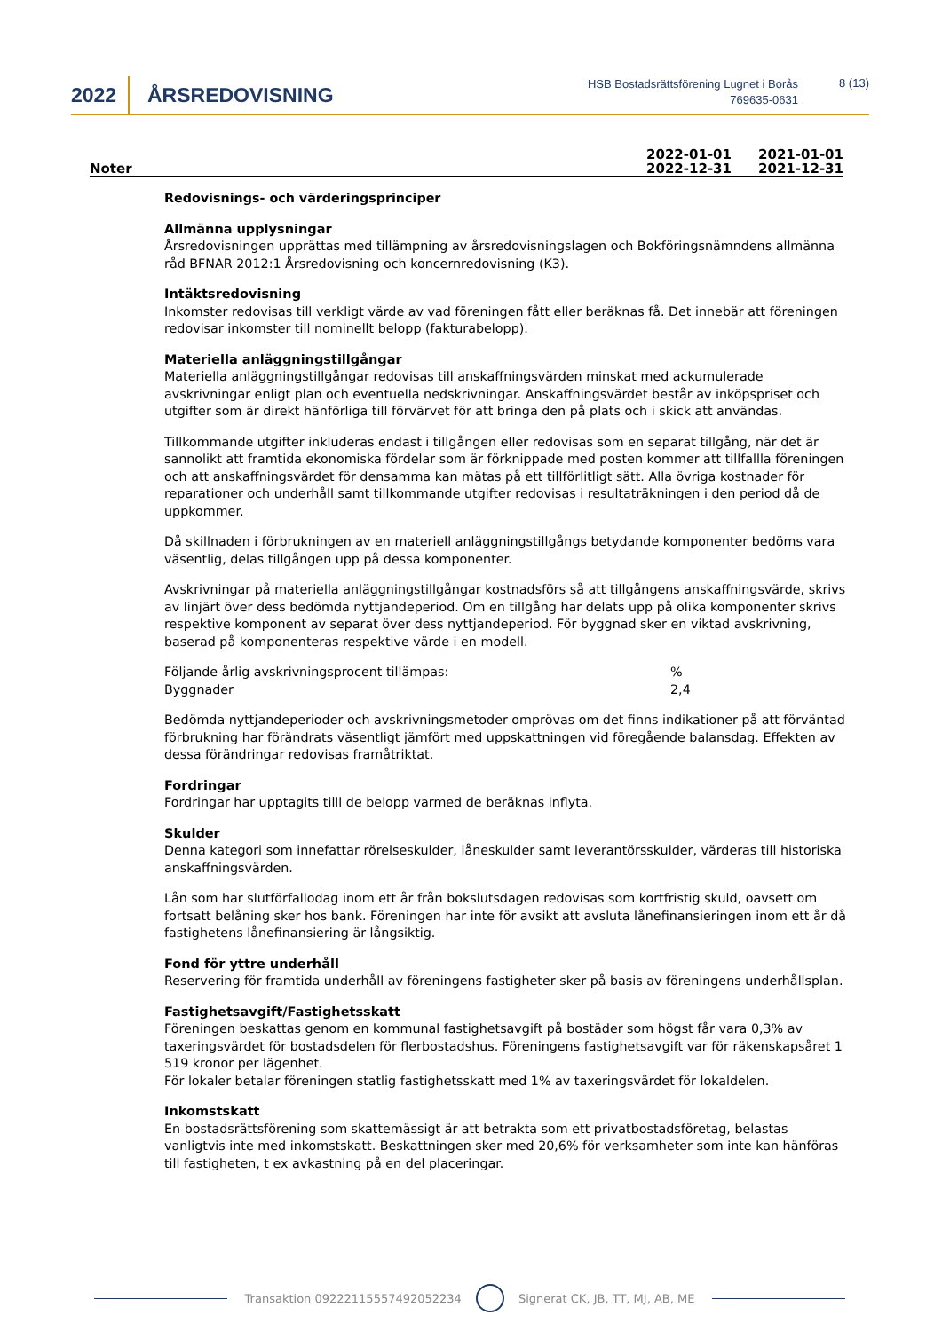2022 ÅRSREDOVISNING
HSB Bostadsrättsförening Lugnet i Borås
769635-0631
8 (13)
Noter
2022-01-01
2022-12-31
2021-01-01
2021-12-31
Redovisnings- och värderingsprinciper
Allmänna upplysningar
Årsredovisningen upprättas med tillämpning av årsredovisningslagen och Bokföringsnämndens allmänna råd BFNAR 2012:1 Årsredovisning och koncernredovisning (K3).
Intäktsredovisning
Inkomster redovisas till verkligt värde av vad föreningen fått eller beräknas få. Det innebär att föreningen redovisar inkomster till nominellt belopp (fakturabelopp).
Materiella anläggningstillgångar
Materiella anläggningstillgångar redovisas till anskaffningsvärden minskat med ackumulerade avskrivningar enligt plan och eventuella nedskrivningar. Anskaffningsvärdet består av inköpspriset och utgifter som är direkt hänförliga till förvärvet för att bringa den på plats och i skick att användas.
Tillkommande utgifter inkluderas endast i tillgången eller redovisas som en separat tillgång, när det är sannolikt att framtida ekonomiska fördelar som är förknippade med posten kommer att tillfallla föreningen och att anskaffningsvärdet för densamma kan mätas på ett tillförlitligt sätt. Alla övriga kostnader för reparationer och underhåll samt tillkommande utgifter redovisas i resultaträkningen i den period då de uppkommer.
Då skillnaden i förbrukningen av en materiell anläggningstillgångs betydande komponenter bedöms vara väsentlig, delas tillgången upp på dessa komponenter.
Avskrivningar på materiella anläggningstillgångar kostnadsförs så att tillgångens anskaffningsvärde, skrivs av linjärt över dess bedömda nyttjandeperiod. Om en tillgång har delats upp på olika komponenter skrivs respektive komponent av separat över dess nyttjandeperiod. För byggnad sker en viktad avskrivning, baserad på komponenteras respektive värde i en modell.
| Följande årlig avskrivningsprocent tillämpas: | % |
| Byggnader | 2,4 |
Bedömda nyttjandeperioder och avskrivningsmetoder omprövas om det finns indikationer på att förväntad förbrukning har förändrats väsentligt jämfört med uppskattningen vid föregående balansdag. Effekten av dessa förändringar redovisas framåtriktat.
Fordringar
Fordringar har upptagits tilll de belopp varmed de beräknas inflyta.
Skulder
Denna kategori som innefattar rörelseskulder, låneskulder samt leverantörsskulder, värderas till historiska anskaffningsvärden.
Lån som har slutförfallodag inom ett år från bokslutsdagen redovisas som kortfristig skuld, oavsett om fortsatt belåning sker hos bank. Föreningen har inte för avsikt att avsluta lånefinansieringen inom ett år då fastighetens lånefinansiering är långsiktig.
Fond för yttre underhåll
Reservering för framtida underhåll av föreningens fastigheter sker på basis av föreningens underhållsplan.
Fastighetsavgift/Fastighetsskatt
Föreningen beskattas genom en kommunal fastighetsavgift på bostäder som högst får vara 0,3% av taxeringsvärdet för bostadsdelen för flerbostadshus. Föreningens fastighetsavgift var för räkenskapsåret 1 519 kronor per lägenhet.
För lokaler betalar föreningen statlig fastighetsskatt med 1% av taxeringsvärdet för lokaldelen.
Inkomstskatt
En bostadsrättsförening som skattemässigt är att betrakta som ett privatbostadsföretag, belastas vanligtvis inte med inkomstskatt. Beskattningen sker med 20,6% för verksamheter som inte kan hänföras till fastigheten, t ex avkastning på en del placeringar.
Transaktion 09222115557492052234 Signerat CK, JB, TT, MJ, AB, ME